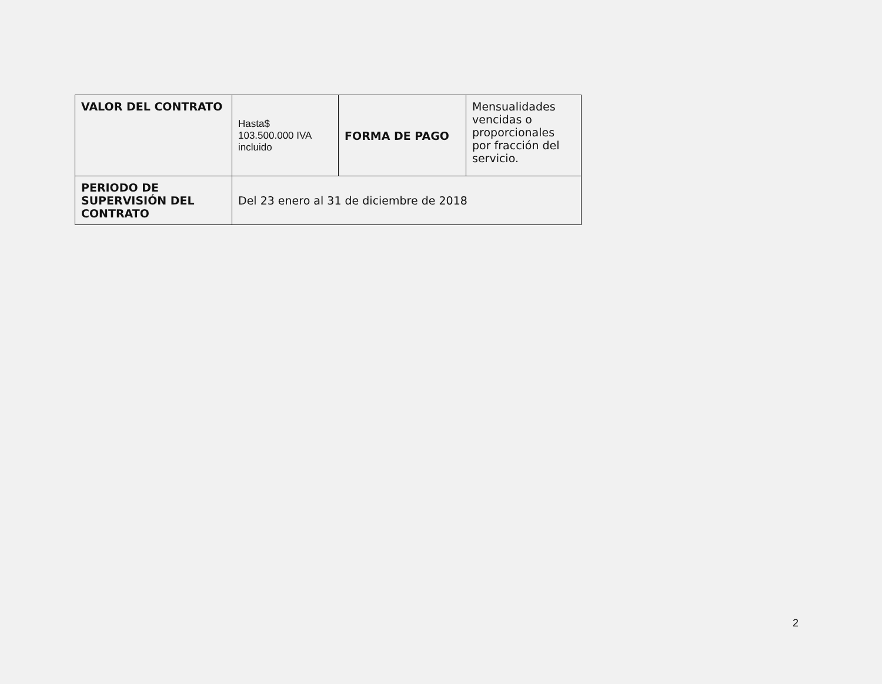| VALOR DEL CONTRATO | Hasta$ 103.500.000 IVA incluido | FORMA DE PAGO | Mensualidades vencidas o proporcionales por fracción del servicio. |
| PERIODO DE SUPERVISIÓN DEL CONTRATO | Del 23 enero al 31 de diciembre de 2018 | | |
2